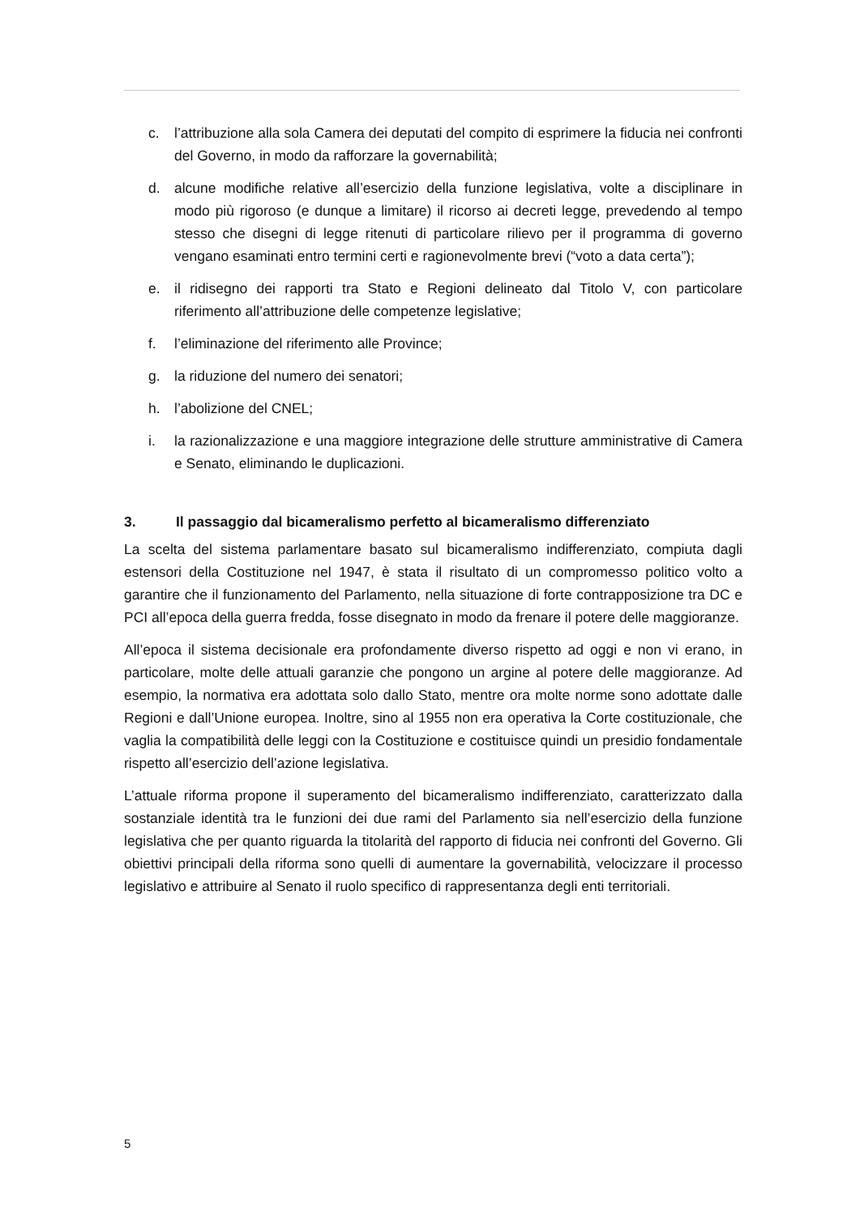c. l’attribuzione alla sola Camera dei deputati del compito di esprimere la fiducia nei confronti del Governo, in modo da rafforzare la governabilità;
d. alcune modifiche relative all’esercizio della funzione legislativa, volte a disciplinare in modo più rigoroso (e dunque a limitare) il ricorso ai decreti legge, prevedendo al tempo stesso che disegni di legge ritenuti di particolare rilievo per il programma di governo vengano esaminati entro termini certi e ragionevolmente brevi (“voto a data certa”);
e. il ridisegno dei rapporti tra Stato e Regioni delineato dal Titolo V, con particolare riferimento all’attribuzione delle competenze legislative;
f. l’eliminazione del riferimento alle Province;
g. la riduzione del numero dei senatori;
h. l’abolizione del CNEL;
i. la razionalizzazione e una maggiore integrazione delle strutture amministrative di Camera e Senato, eliminando le duplicazioni.
3. Il passaggio dal bicameralismo perfetto al bicameralismo differenziato
La scelta del sistema parlamentare basato sul bicameralismo indifferenziato, compiuta dagli estensori della Costituzione nel 1947, è stata il risultato di un compromesso politico volto a garantire che il funzionamento del Parlamento, nella situazione di forte contrapposizione tra DC e PCI all’epoca della guerra fredda, fosse disegnato in modo da frenare il potere delle maggioranze.
All’epoca il sistema decisionale era profondamente diverso rispetto ad oggi e non vi erano, in particolare, molte delle attuali garanzie che pongono un argine al potere delle maggioranze. Ad esempio, la normativa era adottata solo dallo Stato, mentre ora molte norme sono adottate dalle Regioni e dall’Unione europea. Inoltre, sino al 1955 non era operativa la Corte costituzionale, che vaglia la compatibilità delle leggi con la Costituzione e costituisce quindi un presidio fondamentale rispetto all’esercizio dell’azione legislativa.
L’attuale riforma propone il superamento del bicameralismo indifferenziato, caratterizzato dalla sostanziale identità tra le funzioni dei due rami del Parlamento sia nell’esercizio della funzione legislativa che per quanto riguarda la titolarità del rapporto di fiducia nei confronti del Governo. Gli obiettivi principali della riforma sono quelli di aumentare la governabilità, velocizzare il processo legislativo e attribuire al Senato il ruolo specifico di rappresentanza degli enti territoriali.
5